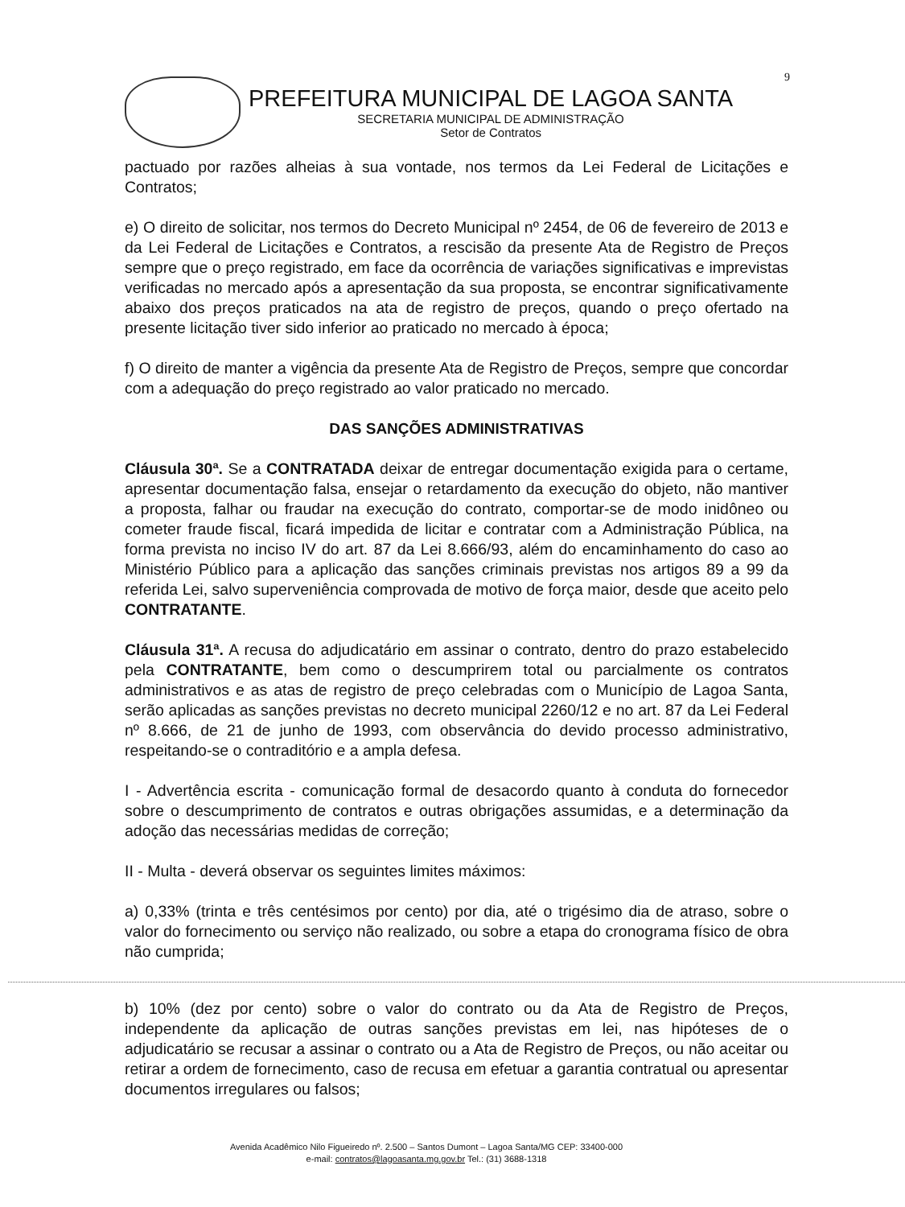9
PREFEITURA MUNICIPAL DE LAGOA SANTA
SECRETARIA MUNICIPAL DE ADMINISTRAÇÃO
Setor de Contratos
pactuado por razões alheias à sua vontade, nos termos da Lei Federal de Licitações e Contratos;
e) O direito de solicitar, nos termos do Decreto Municipal nº 2454, de 06 de fevereiro de 2013 e da Lei Federal de Licitações e Contratos, a rescisão da presente Ata de Registro de Preços sempre que o preço registrado, em face da ocorrência de variações significativas e imprevistas verificadas no mercado após a apresentação da sua proposta, se encontrar significativamente abaixo dos preços praticados na ata de registro de preços, quando o preço ofertado na presente licitação tiver sido inferior ao praticado no mercado à época;
f) O direito de manter a vigência da presente Ata de Registro de Preços, sempre que concordar com a adequação do preço registrado ao valor praticado no mercado.
DAS SANÇÕES ADMINISTRATIVAS
Cláusula 30ª. Se a CONTRATADA deixar de entregar documentação exigida para o certame, apresentar documentação falsa, ensejar o retardamento da execução do objeto, não mantiver a proposta, falhar ou fraudar na execução do contrato, comportar-se de modo inidôneo ou cometer fraude fiscal, ficará impedida de licitar e contratar com a Administração Pública, na forma prevista no inciso IV do art. 87 da Lei 8.666/93, além do encaminhamento do caso ao Ministério Público para a aplicação das sanções criminais previstas nos artigos 89 a 99 da referida Lei, salvo superveniência comprovada de motivo de força maior, desde que aceito pelo CONTRATANTE.
Cláusula 31ª. A recusa do adjudicatário em assinar o contrato, dentro do prazo estabelecido pela CONTRATANTE, bem como o descumprirem total ou parcialmente os contratos administrativos e as atas de registro de preço celebradas com o Município de Lagoa Santa, serão aplicadas as sanções previstas no decreto municipal 2260/12 e no art. 87 da Lei Federal nº 8.666, de 21 de junho de 1993, com observância do devido processo administrativo, respeitando-se o contraditório e a ampla defesa.
I - Advertência escrita - comunicação formal de desacordo quanto à conduta do fornecedor sobre o descumprimento de contratos e outras obrigações assumidas, e a determinação da adoção das necessárias medidas de correção;
II - Multa - deverá observar os seguintes limites máximos:
a) 0,33% (trinta e três centésimos por cento) por dia, até o trigésimo dia de atraso, sobre o valor do fornecimento ou serviço não realizado, ou sobre a etapa do cronograma físico de obra não cumprida;
b) 10% (dez por cento) sobre o valor do contrato ou da Ata de Registro de Preços, independente da aplicação de outras sanções previstas em lei, nas hipóteses de o adjudicatário se recusar a assinar o contrato ou a Ata de Registro de Preços, ou não aceitar ou retirar a ordem de fornecimento, caso de recusa em efetuar a garantia contratual ou apresentar documentos irregulares ou falsos;
Avenida Acadêmico Nilo Figueiredo nº. 2.500 – Santos Dumont – Lagoa Santa/MG CEP: 33400-000
e-mail: contratos@lagoasanta.mg.gov.br Tel.: (31) 3688-1318